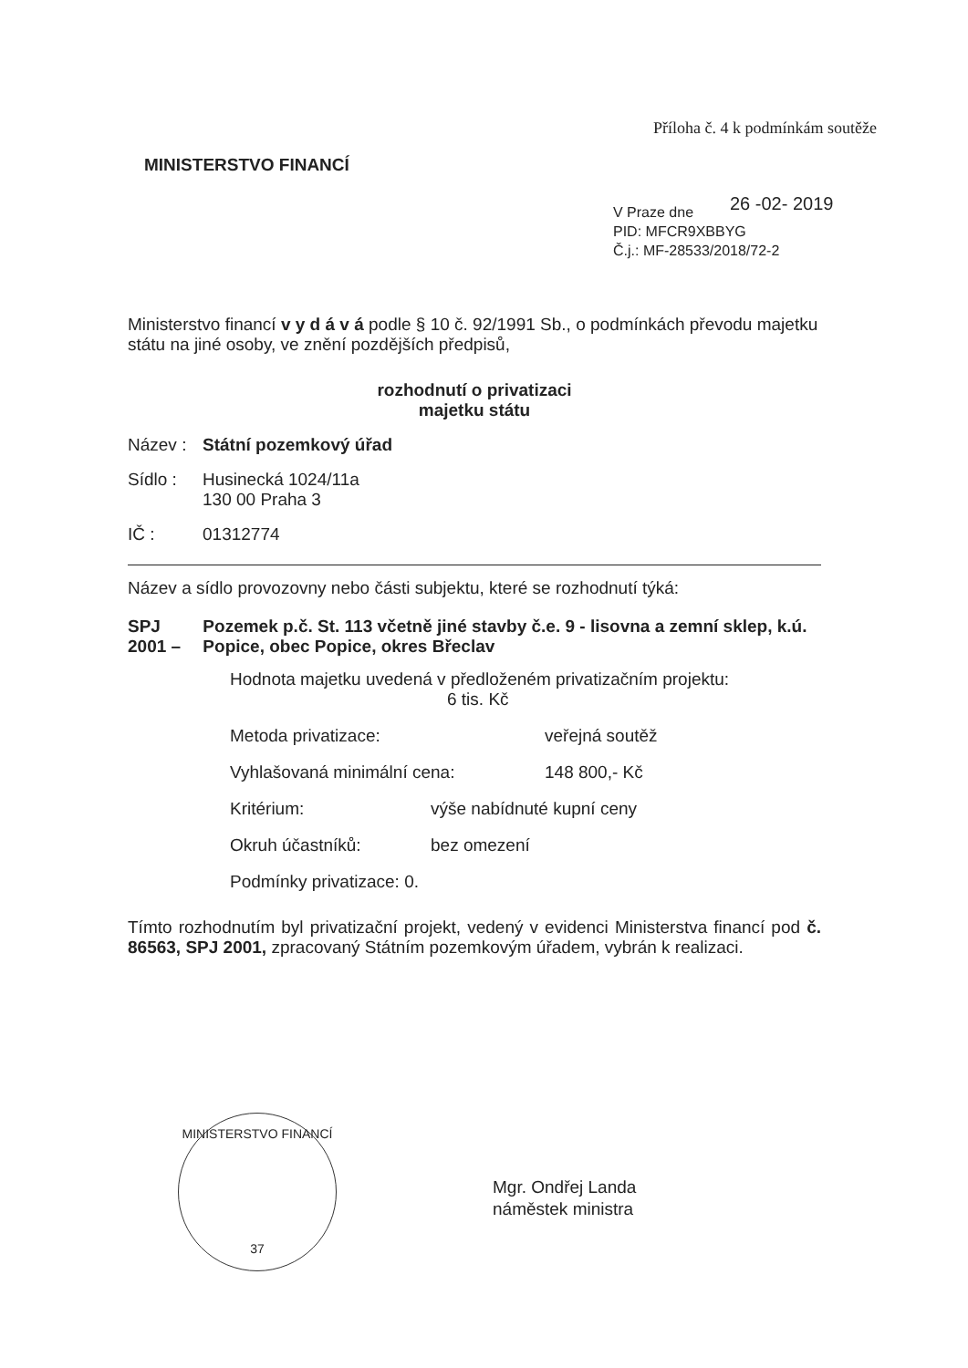Příloha č. 4 k podmínkám soutěže
MINISTERSTVO FINANCÍ
26 -02- 2019
V Praze dne
PID: MFCR9XBBYG
Č.j.: MF-28533/2018/72-2
Ministerstvo financí v y d á v á podle § 10 č. 92/1991 Sb., o podmínkách převodu majetku státu na jiné osoby, ve znění pozdějších předpisů,
rozhodnutí o privatizaci
majetku státu
Název : Státní pozemkový úřad
Sídlo : Husinecká 1024/11a
130 00 Praha 3
IČ : 01312774
Název a sídlo provozovny nebo části subjektu, které se rozhodnutí týká:
SPJ 2001 – Pozemek p.č. St. 113 včetně jiné stavby č.e. 9 - lisovna a zemní sklep, k.ú. Popice, obec Popice, okres Břeclav
Hodnota majetku uvedená v předloženém privatizačním projektu:
6 tis. Kč
Metoda privatizace: veřejná soutěž
Vyhlašovaná minimální cena: 148 800,- Kč
Kritérium: výše nabídnuté kupní ceny
Okruh účastníků: bez omezení
Podmínky privatizace: 0.
Tímto rozhodnutím byl privatizační projekt, vedený v evidenci Ministerstva financí pod č. 86563, SPJ 2001, zpracovaný Státním pozemkovým úřadem, vybrán k realizaci.
MINISTERSTVO FINANCÍ
37
Mgr. Ondřej Landa
náměstek ministra